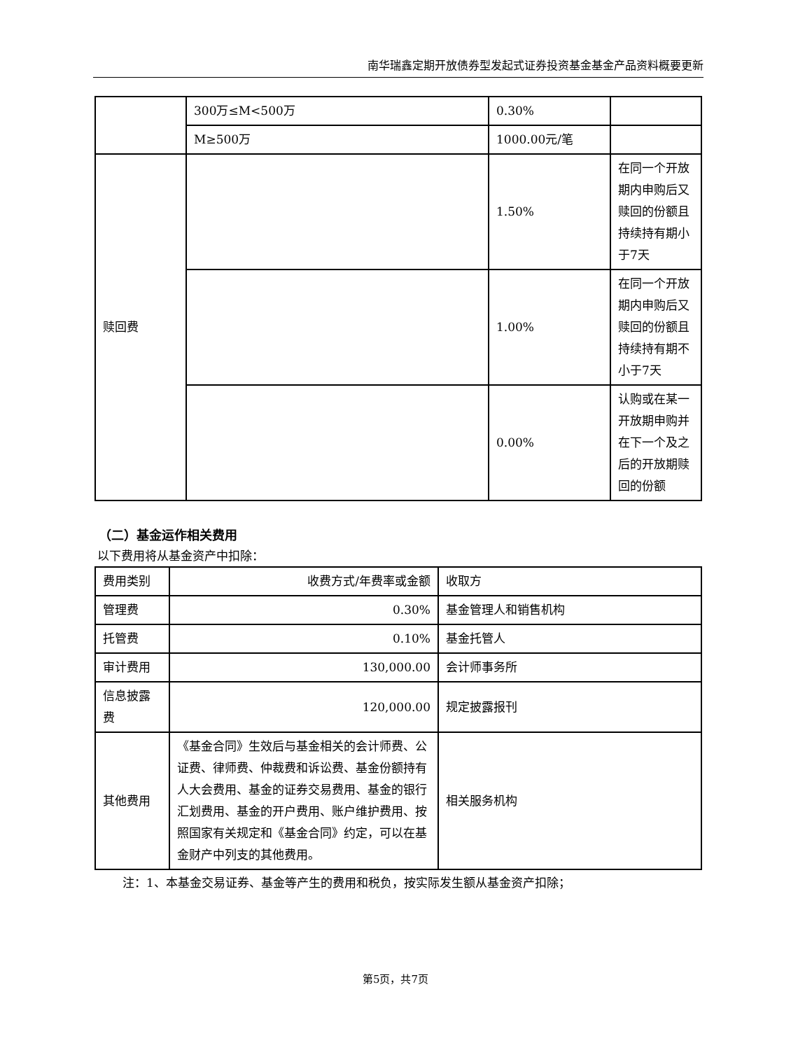南华瑞鑫定期开放债券型发起式证券投资基金基金产品资料概要更新
| | 300万≤M<500万 | 0.30% | |
| | M≥500万 | 1000.00元/笔 | |
| 赎回费 | | 1.50% | 在同一个开放期内申购后又赎回的份额且持续持有期小于7天 |
| | | 1.00% | 在同一个开放期内申购后又赎回的份额且持续持有期不小于7天 |
| | | 0.00% | 认购或在某一开放期申购并在下一个及之后的开放期赎回的份额 |
（二）基金运作相关费用
以下费用将从基金资产中扣除：
| 费用类别 | 收费方式/年费率或金额 | 收取方 |
| --- | --- | --- |
| 管理费 | 0.30% | 基金管理人和销售机构 |
| 托管费 | 0.10% | 基金托管人 |
| 审计费用 | 130,000.00 | 会计师事务所 |
| 信息披露费 | 120,000.00 | 规定披露报刊 |
| 其他费用 | 《基金合同》生效后与基金相关的会计师费、公证费、律师费、仲裁费和诉讼费、基金份额持有人大会费用、基金的证券交易费用、基金的银行汇划费用、基金的开户费用、账户维护费用、按照国家有关规定和《基金合同》约定，可以在基金财产中列支的其他费用。 | 相关服务机构 |
注：1、本基金交易证券、基金等产生的费用和税负，按实际发生额从基金资产扣除；
第5页，共7页